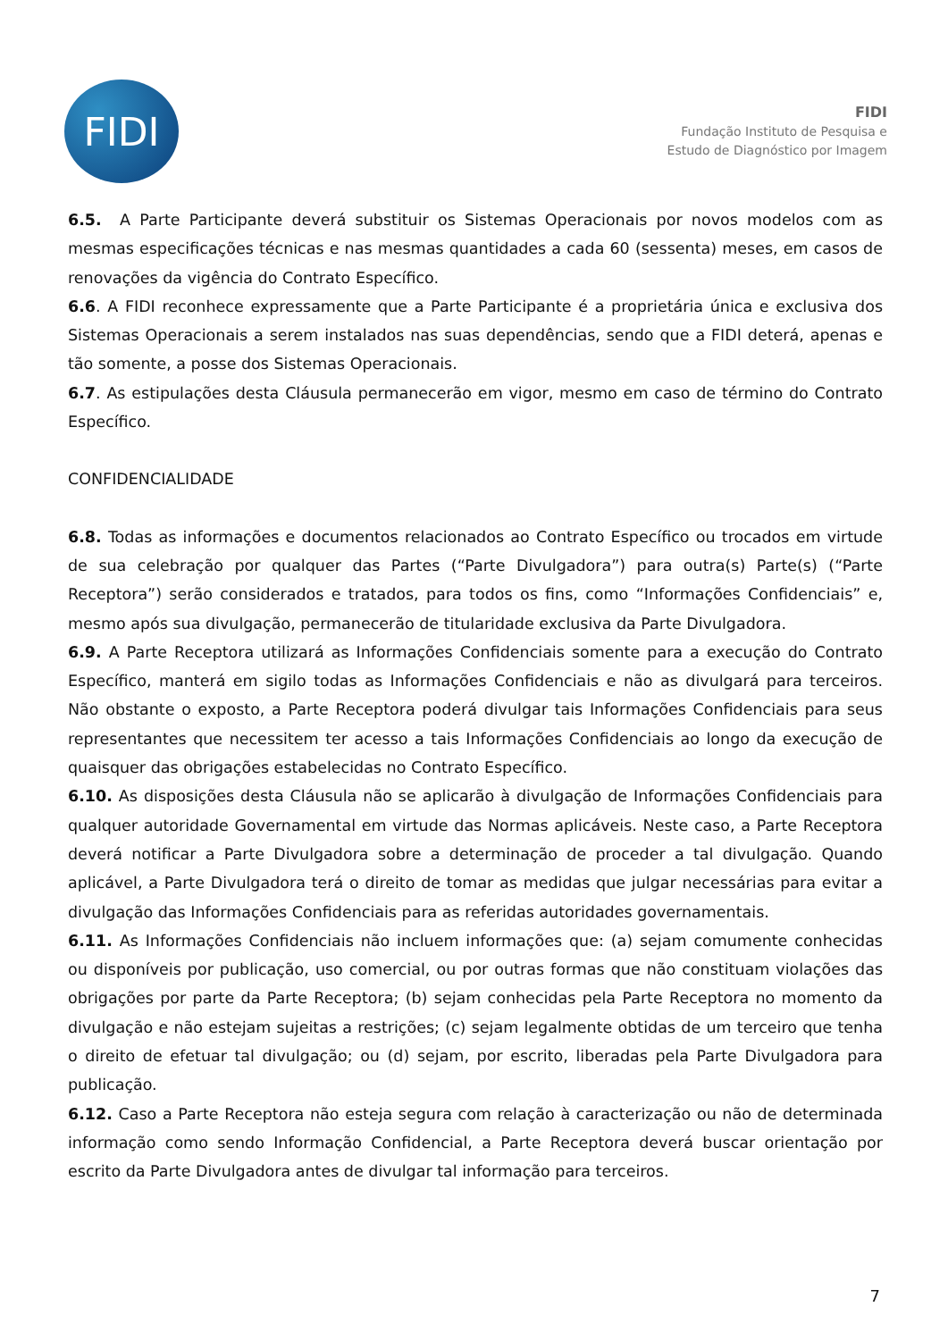FIDI
FIDI
Fundação Instituto de Pesquisa e
Estudo de Diagnóstico por Imagem
6.5. A Parte Participante deverá substituir os Sistemas Operacionais por novos modelos com as mesmas especificações técnicas e nas mesmas quantidades a cada 60 (sessenta) meses, em casos de renovações da vigência do Contrato Específico.
6.6. A FIDI reconhece expressamente que a Parte Participante é a proprietária única e exclusiva dos Sistemas Operacionais a serem instalados nas suas dependências, sendo que a FIDI deterá, apenas e tão somente, a posse dos Sistemas Operacionais.
6.7. As estipulações desta Cláusula permanecerão em vigor, mesmo em caso de término do Contrato Específico.
CONFIDENCIALIDADE
6.8. Todas as informações e documentos relacionados ao Contrato Específico ou trocados em virtude de sua celebração por qualquer das Partes (“Parte Divulgadora”) para outra(s) Parte(s) (“Parte Receptora”) serão considerados e tratados, para todos os fins, como “Informações Confidenciais” e, mesmo após sua divulgação, permanecerão de titularidade exclusiva da Parte Divulgadora.
6.9. A Parte Receptora utilizará as Informações Confidenciais somente para a execução do Contrato Específico, manterá em sigilo todas as Informações Confidenciais e não as divulgará para terceiros. Não obstante o exposto, a Parte Receptora poderá divulgar tais Informações Confidenciais para seus representantes que necessitem ter acesso a tais Informações Confidenciais ao longo da execução de quaisquer das obrigações estabelecidas no Contrato Específico.
6.10. As disposições desta Cláusula não se aplicarão à divulgação de Informações Confidenciais para qualquer autoridade Governamental em virtude das Normas aplicáveis. Neste caso, a Parte Receptora deverá notificar a Parte Divulgadora sobre a determinação de proceder a tal divulgação. Quando aplicável, a Parte Divulgadora terá o direito de tomar as medidas que julgar necessárias para evitar a divulgação das Informações Confidenciais para as referidas autoridades governamentais.
6.11. As Informações Confidenciais não incluem informações que: (a) sejam comumente conhecidas ou disponíveis por publicação, uso comercial, ou por outras formas que não constituam violações das obrigações por parte da Parte Receptora; (b) sejam conhecidas pela Parte Receptora no momento da divulgação e não estejam sujeitas a restrições; (c) sejam legalmente obtidas de um terceiro que tenha o direito de efetuar tal divulgação; ou (d) sejam, por escrito, liberadas pela Parte Divulgadora para publicação.
6.12. Caso a Parte Receptora não esteja segura com relação à caracterização ou não de determinada informação como sendo Informação Confidencial, a Parte Receptora deverá buscar orientação por escrito da Parte Divulgadora antes de divulgar tal informação para terceiros.
7